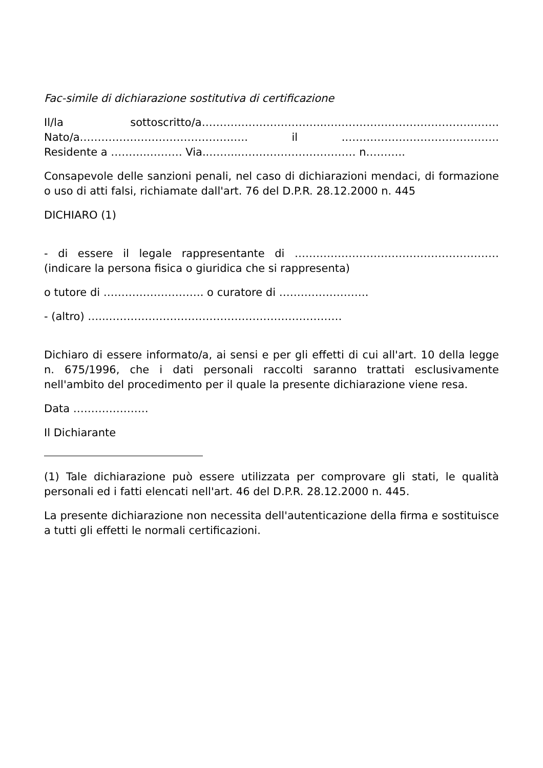Fac-simile di dichiarazione sostitutiva di certificazione
Il/la sottoscritto/a…………………………….………………………………………….
Nato/a…………………………………….…. il .…………………………………….
Residente a ………..……… Via..……..…………………………… n………..
Consapevole delle sanzioni penali, nel caso di dichiarazioni mendaci, di formazione o uso di atti falsi, richiamate dall'art. 76 del D.P.R. 28.12.2000 n. 445
DICHIARO (1)
- di essere il legale rappresentante di ………………………………………………… (indicare la persona fisica o giuridica che si rappresenta)
o tutore di ………………………. o curatore di …………………….
- (altro) …..…………………………………………………………
Dichiaro di essere informato/a, ai sensi e per gli effetti di cui all'art. 10 della legge n. 675/1996, che i dati personali raccolti saranno trattati esclusivamente nell'ambito del procedimento per il quale la presente dichiarazione viene resa.
Data …………………
Il Dichiarante
(1) Tale dichiarazione può essere utilizzata per comprovare gli stati, le qualità personali ed i fatti elencati nell'art. 46 del D.P.R. 28.12.2000 n. 445.
La presente dichiarazione non necessita dell'autenticazione della firma e sostituisce a tutti gli effetti le normali certificazioni.